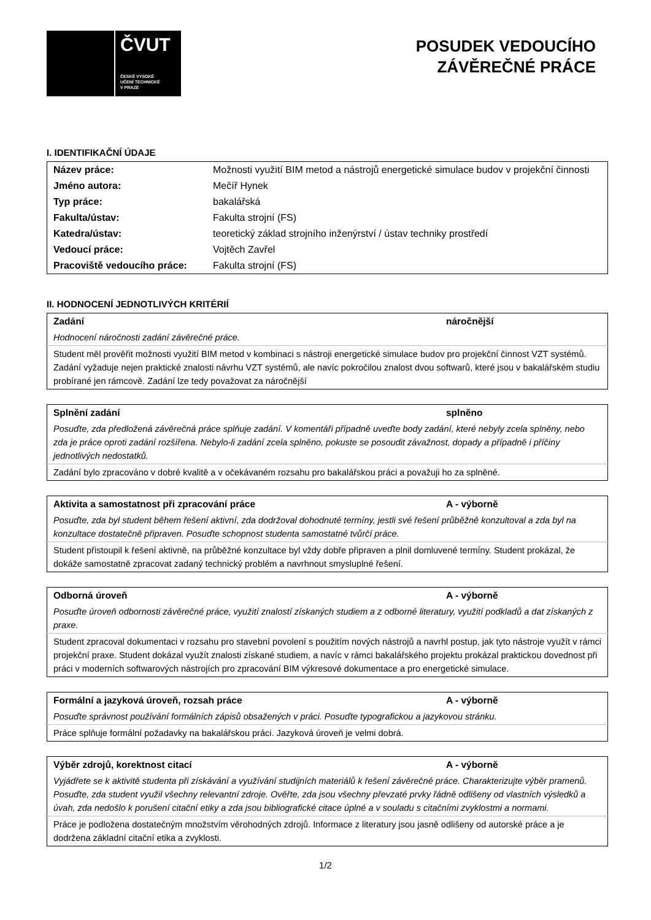ČVUT
ČESKÉ VYSOKÉ
UČENÍ TECHNICKÉ
V PRAZE
POSUDEK VEDOUCÍHO
ZÁVĚREČNÉ PRÁCE
I. IDENTIFIKAČNÍ ÚDAJE
| Název práce: | Možnosti využití BIM metod a nástrojů energetické simulace budov v projekční činnosti |
| Jméno autora: | Mečíř Hynek |
| Typ práce: | bakalářská |
| Fakulta/ústav: | Fakulta strojní (FS) |
| Katedra/ústav: | teoretický základ strojního inženýrství / ústav techniky prostředí |
| Vedoucí práce: | Vojtěch Zavřel |
| Pracoviště vedoucího práce: | Fakulta strojní (FS) |
II. HODNOCENÍ JEDNOTLIVÝCH KRITÉRIÍ
| Zadání | náročnější |
| Hodnocení náročnosti zadání závěrečné práce. | |
| Student měl prověřit možnosti využití BIM metod v kombinaci s nástroji energetické simulace budov pro projekční činnost VZT systémů. Zadání vyžaduje nejen praktické znalosti návrhu VZT systémů, ale navíc pokročilou znalost dvou softwarů, které jsou v bakalářském studiu probírané jen rámcově. Zadání lze tedy považovat za náročnější | |
| Splnění zadání | splněno |
| Posuďte, zda předložená závěrečná práce splňuje zadání. V komentáři případně uveďte body zadání, které nebyly zcela splněny, nebo zda je práce oproti zadání rozšířena. Nebylo-li zadání zcela splněno, pokuste se posoudit závažnost, dopady a případně i příčiny jednotlivých nedostatků. | |
| Zadání bylo zpracováno v dobré kvalitě a v očekávaném rozsahu pro bakalářskou práci a považuji ho za splněné. | |
| Aktivita a samostatnost při zpracování práce | A - výborně |
| Posuďte, zda byl student během řešení aktivní, zda dodržoval dohodnuté termíny, jestli své řešení průběžně konzultoval a zda byl na konzultace dostatečně připraven. Posuďte schopnost studenta samostatné tvůrčí práce. | |
| Student přistoupil k řešení aktivně, na průběžné konzultace byl vždy dobře připraven a plnil domluvené termíny. Student prokázal, že dokáže samostatně zpracovat zadaný technický problém a navrhnout smysluplné řešení. | |
| Odborná úroveň | A - výborně |
| Posuďte úroveň odbornosti závěrečné práce, využití znalostí získaných studiem a z odborné literatury, využití podkladů a dat získaných z praxe. | |
| Student zpracoval dokumentaci v rozsahu pro stavební povolení s použitím nových nástrojů a navrhl postup, jak tyto nástroje využít v rámci projekční praxe. Student dokázal využít znalosti získané studiem, a navíc v rámci bakalářského projektu prokázal praktickou dovednost při práci v moderních softwarových nástrojích pro zpracování BIM výkresové dokumentace a pro energetické simulace. | |
| Formální a jazyková úroveň, rozsah práce | A - výborně |
| Posuďte správnost používání formálních zápisů obsažených v práci. Posuďte typografickou a jazykovou stránku. | |
| Práce splňuje formální požadavky na bakalářskou práci. Jazyková úroveň je velmi dobrá. | |
| Výběr zdrojů, korektnost citací | A - výborně |
| Vyjádřete se k aktivitě studenta při získávání a využívání studijních materiálů k řešení závěrečné práce. Charakterizujte výběr pramenů. Posuďte, zda student využil všechny relevantní zdroje. Ověřte, zda jsou všechny převzaté prvky řádně odlišeny od vlastních výsledků a úvah, zda nedošlo k porušení citační etiky a zda jsou bibliografické citace úplné a v souladu s citačními zvyklostmi a normami. | |
| Práce je podložena dostatečným množstvím věrohodných zdrojů. Informace z literatury jsou jasně odlišeny od autorské práce a je dodržena základní citační etika a zvyklosti. | |
1/2